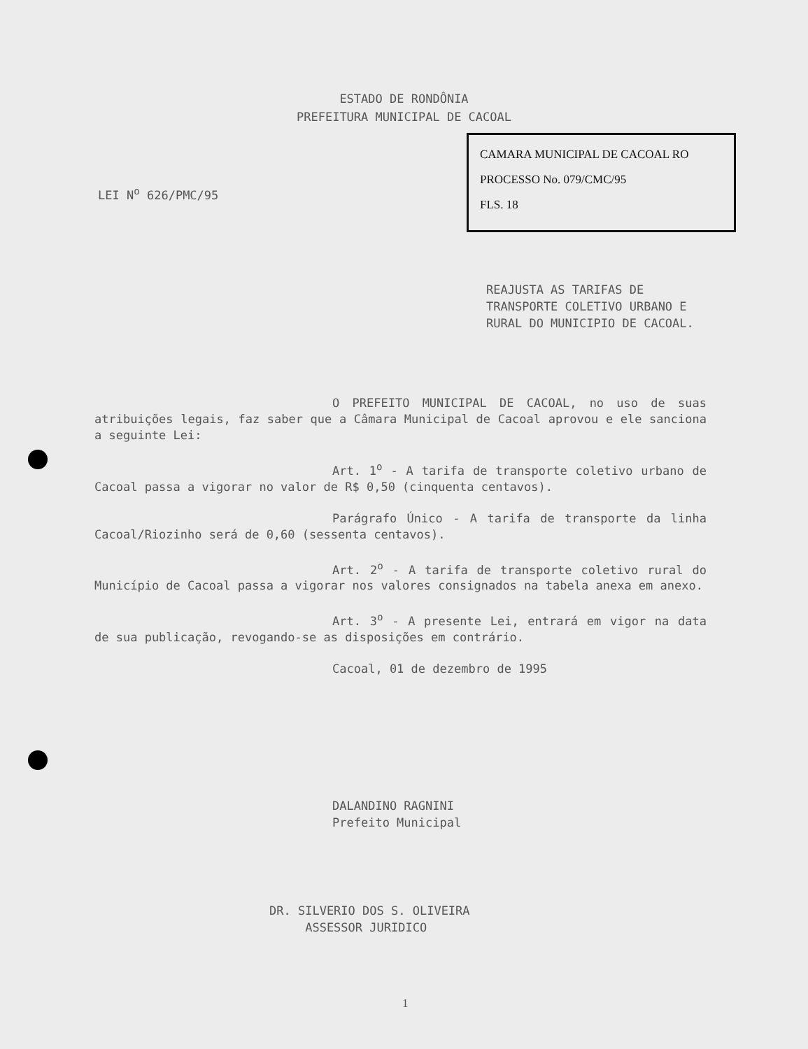ESTADO DE RONDÔNIA
PREFEITURA MUNICIPAL DE CACOAL
CAMARA MUNICIPAL DE CACOAL RO
PROCESSO No. 079/CMC/95
FLS. 18
LEI N<sup>o</sup> 626/PMC/95
REAJUSTA AS TARIFAS DE TRANSPORTE COLETIVO URBANO E RURAL DO MUNICIPIO DE CACOAL.
O PREFEITO MUNICIPAL DE CACOAL, no uso de suas atribuições legais, faz saber que a Câmara Municipal de Cacoal aprovou e ele sanciona a seguinte Lei:
Art. 1<sup>o</sup> - A tarifa de transporte coletivo urbano de Cacoal passa a vigorar no valor de R$ 0,50 (cinquenta centavos).
Parágrafo Único - A tarifa de transporte da linha Cacoal/Riozinho será de 0,60 (sessenta centavos).
Art. 2<sup>o</sup> - A tarifa de transporte coletivo rural do Município de Cacoal passa a vigorar nos valores consignados na tabela anexa em anexo.
Art. 3<sup>o</sup> - A presente Lei, entrará em vigor na data de sua publicação, revogando-se as disposições em contrário.
Cacoal, 01 de dezembro de 1995
DALANDINO RAGNINI
Prefeito Municipal
DR. SILVERIO DOS S. OLIVEIRA
ASSESSOR JURIDICO
1